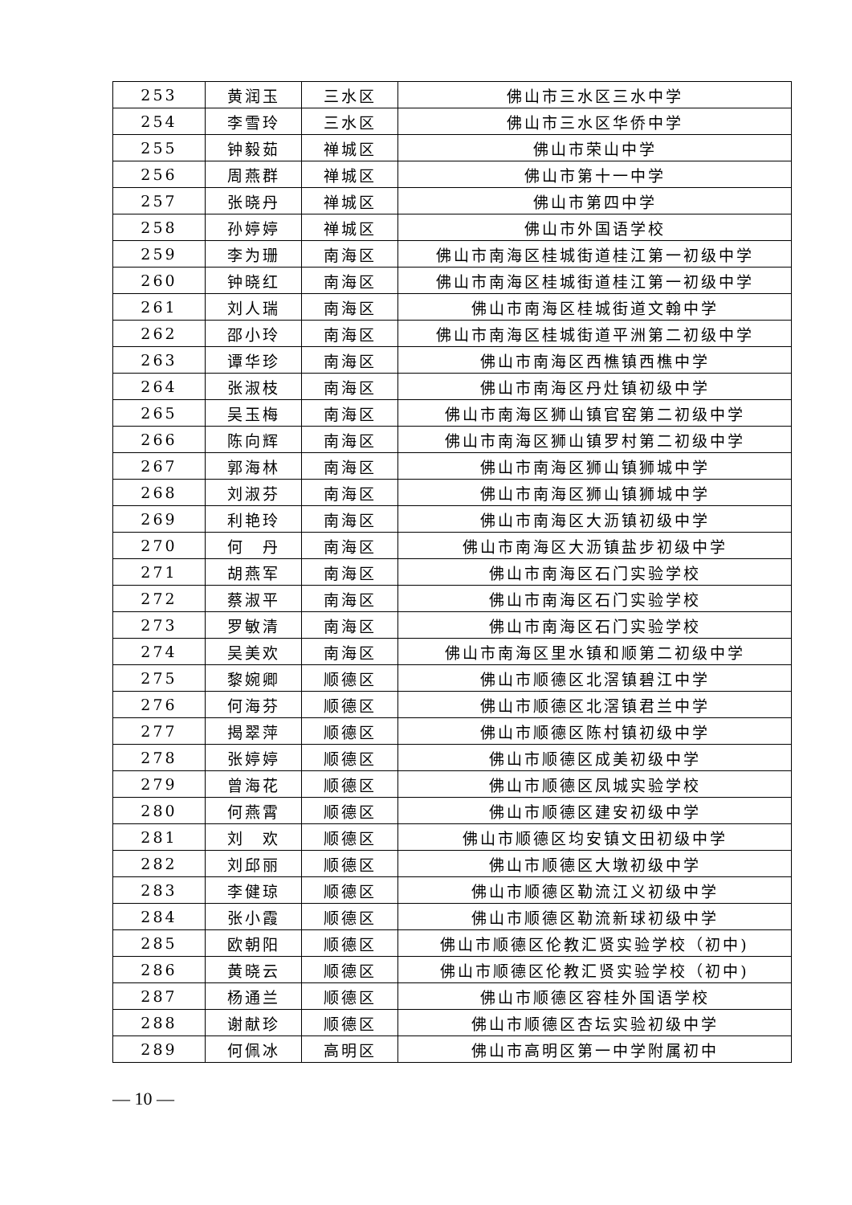| 253 | 黄润玉 | 三水区 | 佛山市三水区三水中学 |
| 254 | 李雪玲 | 三水区 | 佛山市三水区华侨中学 |
| 255 | 钟毅茹 | 禅城区 | 佛山市荣山中学 |
| 256 | 周燕群 | 禅城区 | 佛山市第十一中学 |
| 257 | 张晓丹 | 禅城区 | 佛山市第四中学 |
| 258 | 孙婷婷 | 禅城区 | 佛山市外国语学校 |
| 259 | 李为珊 | 南海区 | 佛山市南海区桂城街道桂江第一初级中学 |
| 260 | 钟晓红 | 南海区 | 佛山市南海区桂城街道桂江第一初级中学 |
| 261 | 刘人瑞 | 南海区 | 佛山市南海区桂城街道文翰中学 |
| 262 | 邵小玲 | 南海区 | 佛山市南海区桂城街道平洲第二初级中学 |
| 263 | 谭华珍 | 南海区 | 佛山市南海区西樵镇西樵中学 |
| 264 | 张淑枝 | 南海区 | 佛山市南海区丹灶镇初级中学 |
| 265 | 吴玉梅 | 南海区 | 佛山市南海区狮山镇官窑第二初级中学 |
| 266 | 陈向辉 | 南海区 | 佛山市南海区狮山镇罗村第二初级中学 |
| 267 | 郭海林 | 南海区 | 佛山市南海区狮山镇狮城中学 |
| 268 | 刘淑芬 | 南海区 | 佛山市南海区狮山镇狮城中学 |
| 269 | 利艳玲 | 南海区 | 佛山市南海区大沥镇初级中学 |
| 270 | 何 丹 | 南海区 | 佛山市南海区大沥镇盐步初级中学 |
| 271 | 胡燕军 | 南海区 | 佛山市南海区石门实验学校 |
| 272 | 蔡淑平 | 南海区 | 佛山市南海区石门实验学校 |
| 273 | 罗敏清 | 南海区 | 佛山市南海区石门实验学校 |
| 274 | 吴美欢 | 南海区 | 佛山市南海区里水镇和顺第二初级中学 |
| 275 | 黎婉卿 | 顺德区 | 佛山市顺德区北滘镇碧江中学 |
| 276 | 何海芬 | 顺德区 | 佛山市顺德区北滘镇君兰中学 |
| 277 | 揭翠萍 | 顺德区 | 佛山市顺德区陈村镇初级中学 |
| 278 | 张婷婷 | 顺德区 | 佛山市顺德区成美初级中学 |
| 279 | 曾海花 | 顺德区 | 佛山市顺德区凤城实验学校 |
| 280 | 何燕霄 | 顺德区 | 佛山市顺德区建安初级中学 |
| 281 | 刘 欢 | 顺德区 | 佛山市顺德区均安镇文田初级中学 |
| 282 | 刘邱丽 | 顺德区 | 佛山市顺德区大墩初级中学 |
| 283 | 李健琼 | 顺德区 | 佛山市顺德区勒流江义初级中学 |
| 284 | 张小霞 | 顺德区 | 佛山市顺德区勒流新球初级中学 |
| 285 | 欧朝阳 | 顺德区 | 佛山市顺德区伦教汇贤实验学校（初中) |
| 286 | 黄晓云 | 顺德区 | 佛山市顺德区伦教汇贤实验学校（初中) |
| 287 | 杨通兰 | 顺德区 | 佛山市顺德区容桂外国语学校 |
| 288 | 谢献珍 | 顺德区 | 佛山市顺德区杏坛实验初级中学 |
| 289 | 何佩冰 | 高明区 | 佛山市高明区第一中学附属初中 |
— 10 —